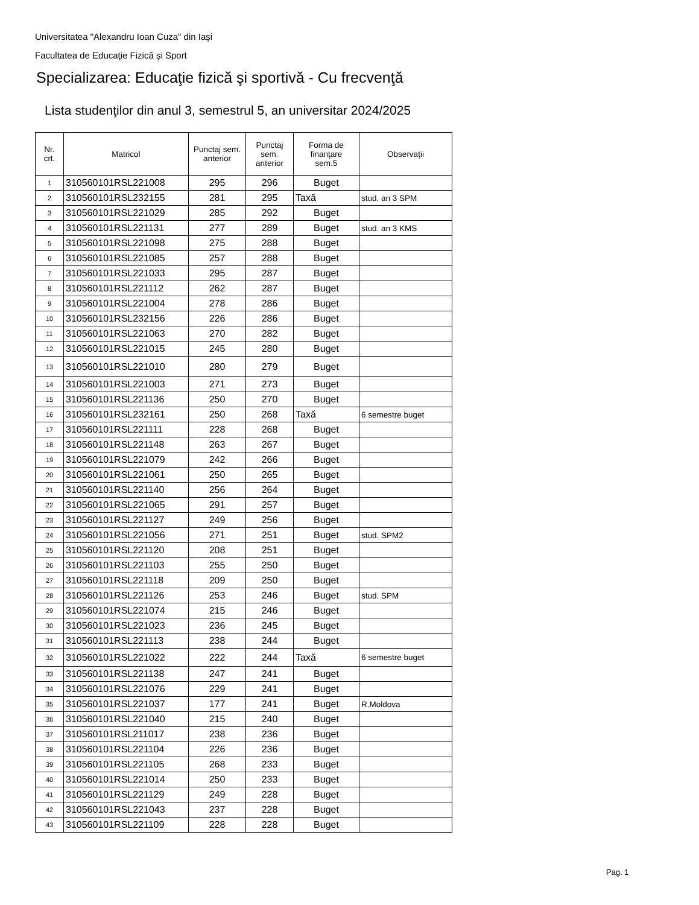Universitatea "Alexandru Ioan Cuza" din Iaşi
Facultatea de Educaţie Fizică şi Sport
Specializarea: Educaţie fizică şi sportivă - Cu frecvenţă
Lista studenţilor din anul 3, semestrul 5, an universitar 2024/2025
| Nr. crt. | Matricol | Punctaj sem. anterior | Punctaj sem. anterior | Forma de finanţare sem.5 | Observaţii |
| --- | --- | --- | --- | --- | --- |
| 1 | 310560101RSL221008 | 295 | 296 | Buget | |
| 2 | 310560101RSL232155 | 281 | 295 | Taxă | stud. an 3 SPM |
| 3 | 310560101RSL221029 | 285 | 292 | Buget | |
| 4 | 310560101RSL221131 | 277 | 289 | Buget | stud. an 3 KMS |
| 5 | 310560101RSL221098 | 275 | 288 | Buget | |
| 6 | 310560101RSL221085 | 257 | 288 | Buget | |
| 7 | 310560101RSL221033 | 295 | 287 | Buget | |
| 8 | 310560101RSL221112 | 262 | 287 | Buget | |
| 9 | 310560101RSL221004 | 278 | 286 | Buget | |
| 10 | 310560101RSL232156 | 226 | 286 | Buget | |
| 11 | 310560101RSL221063 | 270 | 282 | Buget | |
| 12 | 310560101RSL221015 | 245 | 280 | Buget | |
| 13 | 310560101RSL221010 | 280 | 279 | Buget | |
| 14 | 310560101RSL221003 | 271 | 273 | Buget | |
| 15 | 310560101RSL221136 | 250 | 270 | Buget | |
| 16 | 310560101RSL232161 | 250 | 268 | Taxă | 6 semestre buget |
| 17 | 310560101RSL221111 | 228 | 268 | Buget | |
| 18 | 310560101RSL221148 | 263 | 267 | Buget | |
| 19 | 310560101RSL221079 | 242 | 266 | Buget | |
| 20 | 310560101RSL221061 | 250 | 265 | Buget | |
| 21 | 310560101RSL221140 | 256 | 264 | Buget | |
| 22 | 310560101RSL221065 | 291 | 257 | Buget | |
| 23 | 310560101RSL221127 | 249 | 256 | Buget | |
| 24 | 310560101RSL221056 | 271 | 251 | Buget | stud. SPM2 |
| 25 | 310560101RSL221120 | 208 | 251 | Buget | |
| 26 | 310560101RSL221103 | 255 | 250 | Buget | |
| 27 | 310560101RSL221118 | 209 | 250 | Buget | |
| 28 | 310560101RSL221126 | 253 | 246 | Buget | stud. SPM |
| 29 | 310560101RSL221074 | 215 | 246 | Buget | |
| 30 | 310560101RSL221023 | 236 | 245 | Buget | |
| 31 | 310560101RSL221113 | 238 | 244 | Buget | |
| 32 | 310560101RSL221022 | 222 | 244 | Taxă | 6 semestre buget |
| 33 | 310560101RSL221138 | 247 | 241 | Buget | |
| 34 | 310560101RSL221076 | 229 | 241 | Buget | |
| 35 | 310560101RSL221037 | 177 | 241 | Buget | R.Moldova |
| 36 | 310560101RSL221040 | 215 | 240 | Buget | |
| 37 | 310560101RSL211017 | 238 | 236 | Buget | |
| 38 | 310560101RSL221104 | 226 | 236 | Buget | |
| 39 | 310560101RSL221105 | 268 | 233 | Buget | |
| 40 | 310560101RSL221014 | 250 | 233 | Buget | |
| 41 | 310560101RSL221129 | 249 | 228 | Buget | |
| 42 | 310560101RSL221043 | 237 | 228 | Buget | |
| 43 | 310560101RSL221109 | 228 | 228 | Buget | |
Pag. 1